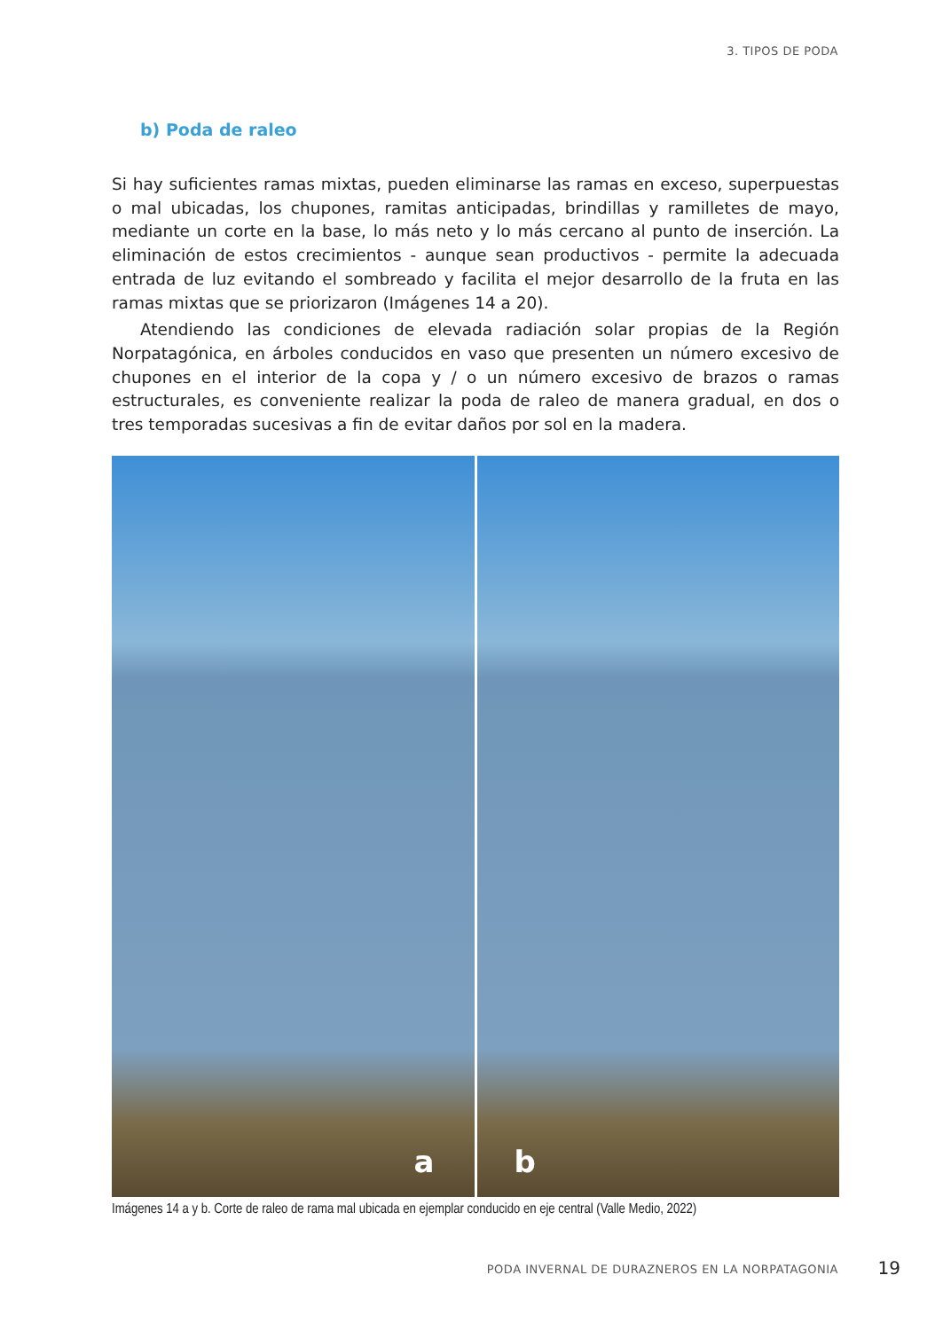3. TIPOS DE PODA
b) Poda de raleo
Si hay suficientes ramas mixtas, pueden eliminarse las ramas en exceso, superpuestas o mal ubicadas, los chupones, ramitas anticipadas, brindillas y ramilletes de mayo, mediante un corte en la base, lo más neto y lo más cercano al punto de inserción. La eliminación de estos crecimientos - aunque sean productivos - permite la adecuada entrada de luz evitando el sombreado y facilita el mejor desarrollo de la fruta en las ramas mixtas que se priorizaron (Imágenes 14 a 20).
Atendiendo las condiciones de elevada radiación solar propias de la Región Norpatagónica, en árboles conducidos en vaso que presenten un número excesivo de chupones en el interior de la copa y / o un número excesivo de brazos o ramas estructurales, es conveniente realizar la poda de raleo de manera gradual, en dos o tres temporadas sucesivas a fin de evitar daños por sol en la madera.
a
b
Imágenes 14 a y b. Corte de raleo de rama mal ubicada en ejemplar conducido en eje central (Valle Medio, 2022)
PODA INVERNAL DE DURAZNEROS EN LA NORPATAGONIA
19